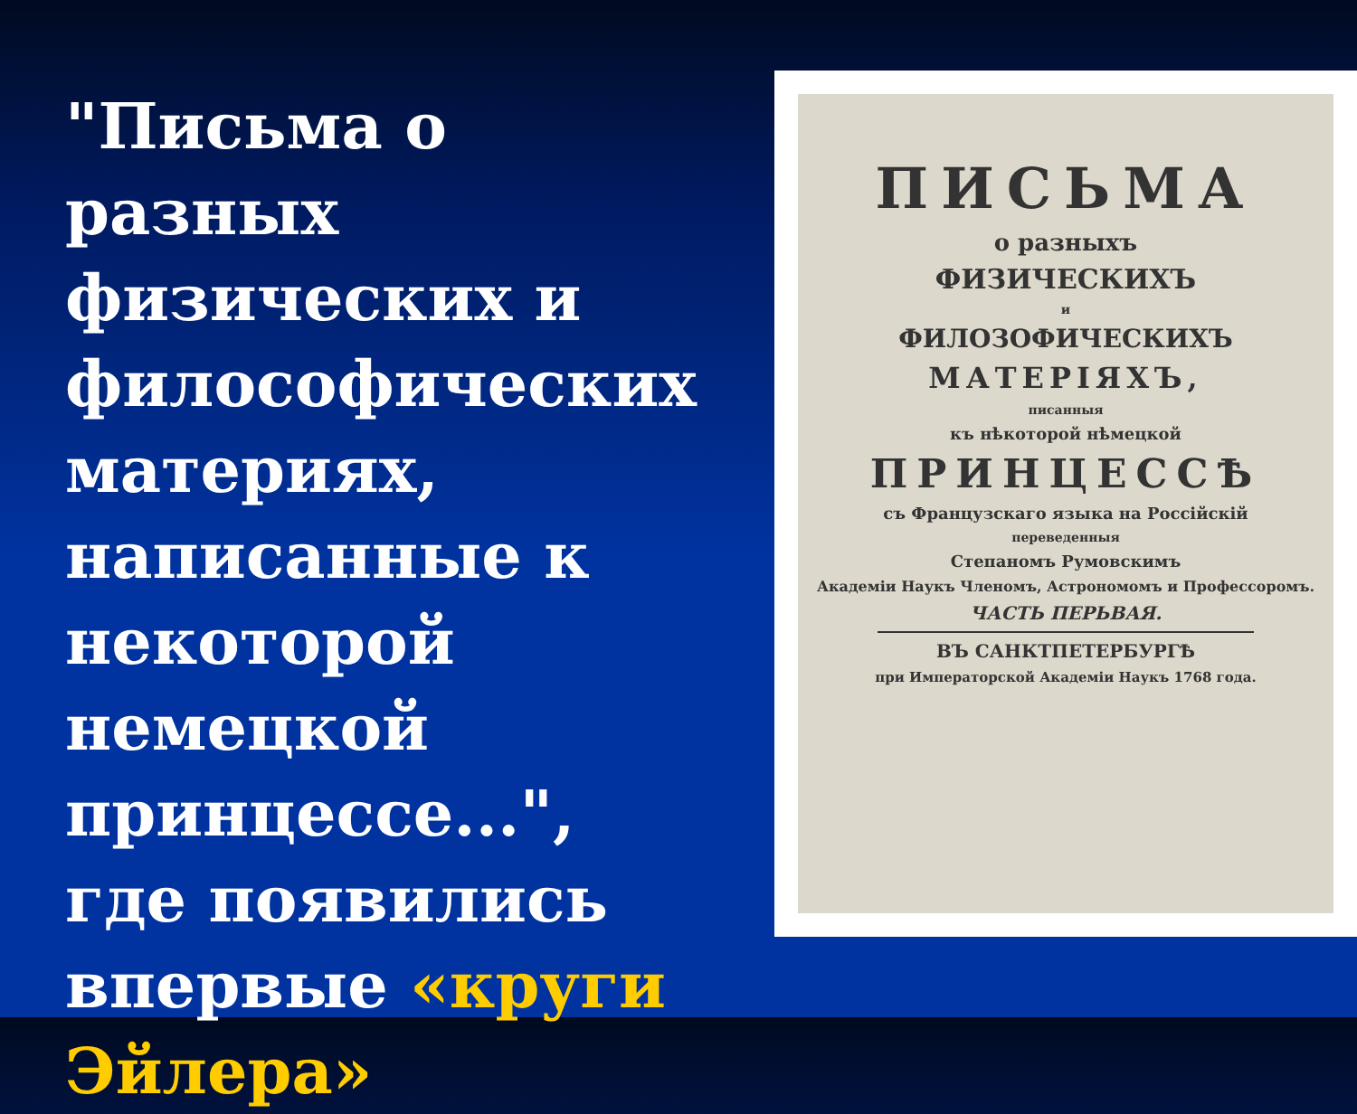"Письма о разных физических и философических материях, написанные к некоторой немецкой принцессе...", где появились впервые «круги Эйлера»
ПИСЬМА
о разныхъ
ФИЗИЧЕСКИХЪ
и
ФИЛОЗОФИЧЕСКИХЪ
МАТЕРІЯХЪ,
писанныя
къ нѣкоторой нѣмецкой
ПРИНЦЕССѢ
съ Французскаго языка на Россійскій
переведенныя
Степаномъ Румовскимъ
Академіи Наукъ Членомъ, Астрономомъ и Профессоромъ.
ЧАСТЬ ПЕРЬВАЯ.
ВЪ САНКТПЕТЕРБУРГѢ
при Императорской Академіи Наукъ 1768 года.